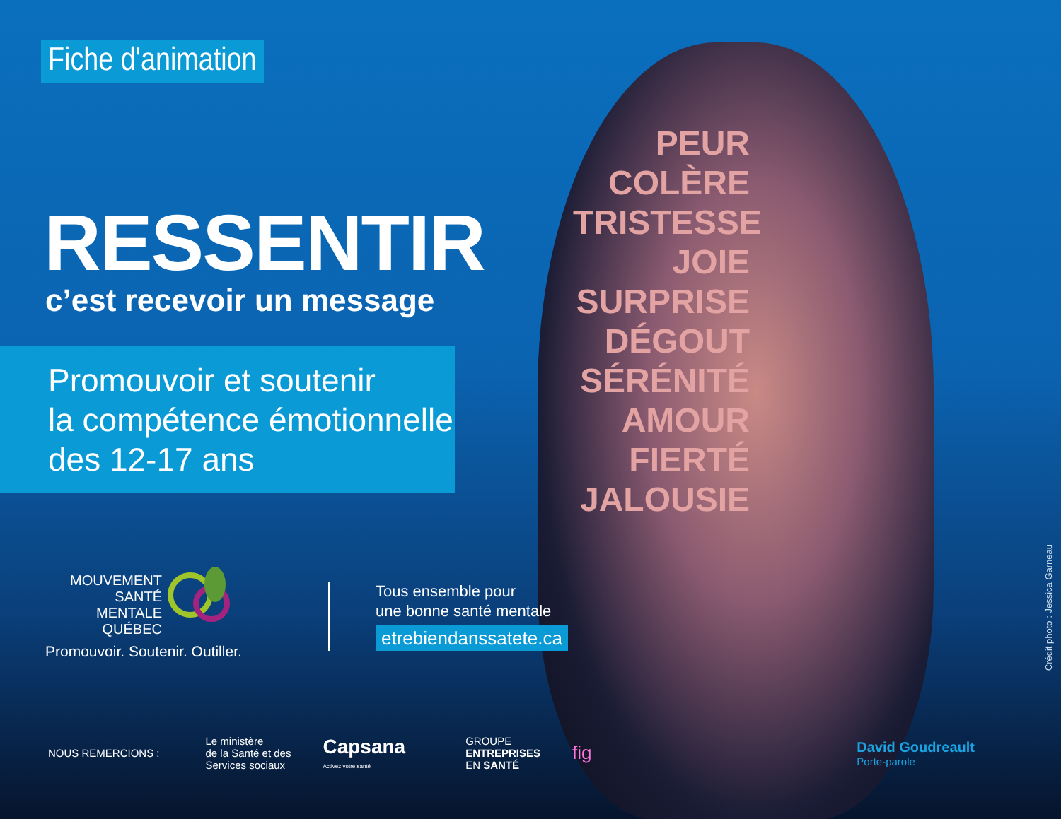Fiche d'animation
RESSENTIR
c’est recevoir un message
Promouvoir et soutenir
la compétence émotionnelle
des 12-17 ans
PEUR
COLÈRE
TRISTESSE
JOIE
SURPRISE
DÉGOUT
SÉRÉNITÉ
AMOUR
FIERTÉ
JALOUSIE
MOUVEMENT
SANTÉ MENTALE
QUÉBEC
Promouvoir. Soutenir. Outiller.
Tous ensemble pour
une bonne santé mentale
etrebiendanssatete.ca
NOUS REMERCIONS :
Le ministère
de la Santé et des
Services sociaux
Capsana
Activez votre santé
GROUPE
ENTREPRISES
EN SANTÉ
fig
David Goudreault
Porte-parole
Crédit photo : Jessica Garneau